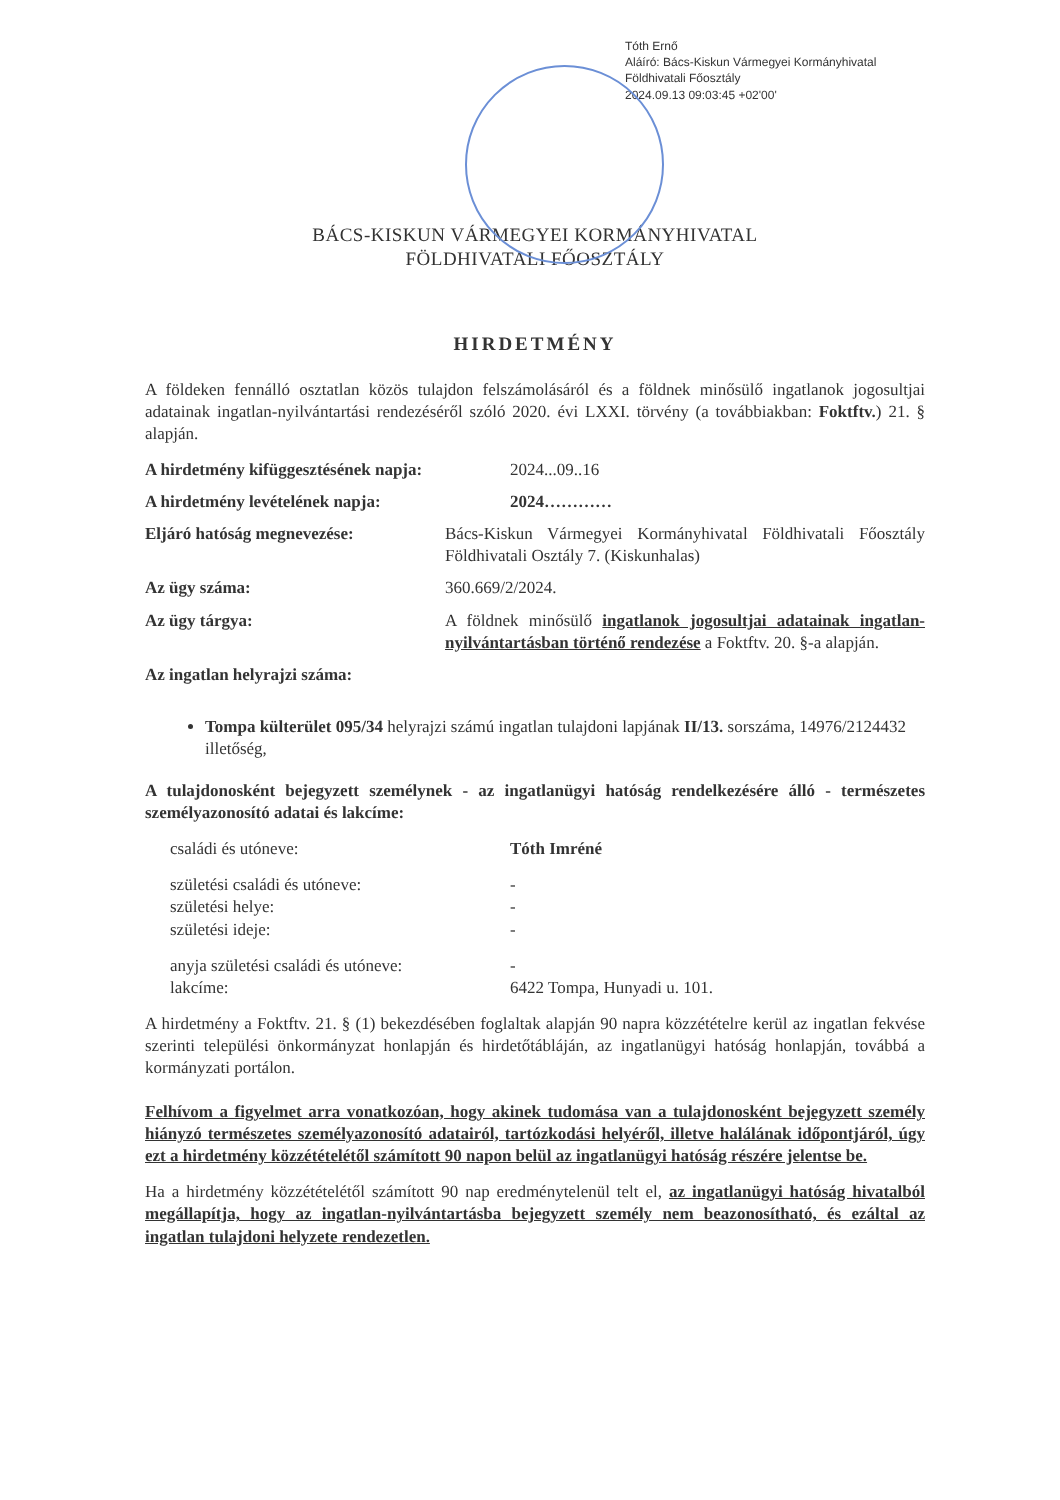Tóth Ernő
Aláíró: Bács-Kiskun Vármegyei Kormányhivatal
Földhivatali Főosztály
2024.09.13 09:03:45 +02'00'
BÁCS-KISKUN VÁRMEGYEI KORMÁNYHIVATAL
FÖLDHIVATALI FŐOSZTÁLY
HIRDETMÉNY
A földeken fennálló osztatlan közös tulajdon felszámolásáról és a földnek minősülő ingatlanok jogosultjai adatainak ingatlan-nyilvántartási rendezéséről szóló 2020. évi LXXI. törvény (a továbbiakban: Foktftv.) 21. § alapján.
A hirdetmény kifüggesztésének napja:
2024...09..16
A hirdetmény levételének napja: 2024…………
Eljáró hatóság megnevezése: Bács-Kiskun Vármegyei Kormányhivatal Földhivatali Főosztály Földhivatali Osztály 7. (Kiskunhalas)
Az ügy száma: 360.669/2/2024.
Az ügy tárgya: A földnek minősülő ingatlanok jogosultjai adatainak ingatlan-nyilvántartásban történő rendezése a Foktftv. 20. §-a alapján.
Az ingatlan helyrajzi száma:
Tompa külterület 095/34 helyrajzi számú ingatlan tulajdoni lapjának II/13. sorszáma, 14976/2124432 illetőség,
A tulajdonosként bejegyzett személynek - az ingatlanügyi hatóság rendelkezésére álló - természetes személyazonosító adatai és lakcíme:
családi és utóneve: Tóth Imréné
születési családi és utóneve: -
születési helye: -
születési ideje: -
anyja születési családi és utóneve:
-
lakcíme: 6422 Tompa, Hunyadi u. 101.
A hirdetmény a Foktftv. 21. § (1) bekezdésében foglaltak alapján 90 napra közzétételre kerül az ingatlan fekvése szerinti települési önkormányzat honlapján és hirdetőtábláján, az ingatlanügyi hatóság honlapján, továbbá a kormányzati portálon.
Felhívom a figyelmet arra vonatkozóan, hogy akinek tudomása van a tulajdonosként bejegyzett személy hiányzó természetes személyazonosító adatairól, tartózkodási helyéről, illetve halálának időpontjáról, úgy ezt a hirdetmény közzétételétől számított 90 napon belül az ingatlanügyi hatóság részére jelentse be.
Ha a hirdetmény közzétételétől számított 90 nap eredménytelenül telt el, az ingatlanügyi hatóság hivatalból megállapítja, hogy az ingatlan-nyilvántartásba bejegyzett személy nem beazonosítható, és ezáltal az ingatlan tulajdoni helyzete rendezetlen.